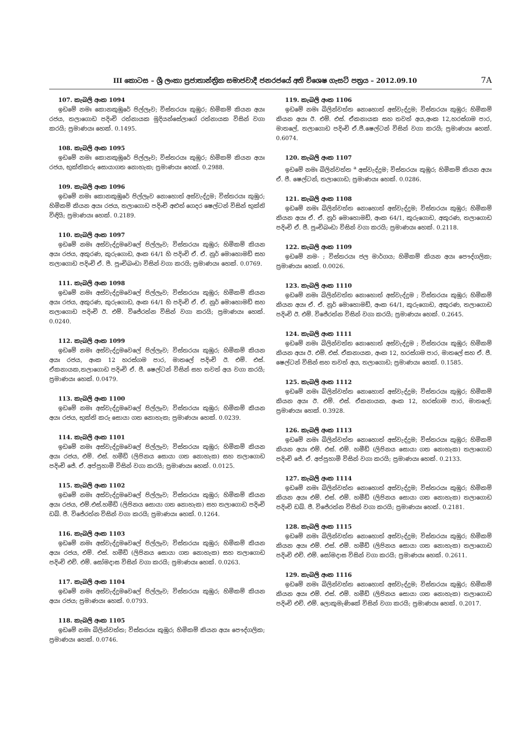III කොටස – ශ්‍රී ලංකා ප්‍රජාතාන්ත්‍රික සමාජවාදී ජනරජයේ අති විශෙෂ ගැසට් පත්‍රය – 2012.09.10 7A
107. කැබලි අංක 1094
ඉඩමේ නමඃ කොනකුඹුරේ පිල්ලෑව; විස්තරයඃ කුඹුර; හිමිකම් කියන අයඃ රජය, තලාගොඩ පදිංචි රත්නායක මුදියන්සේලාගේ රත්නායක විසින් වගා කරයි; ප්‍රමාණයඃ හෙක්. 0.1495.
108. කැබලි අංක 1095
ඉඩමේ නමඃ කොනකුඹුරේ පිල්ලෑව; විස්තරයඃ කුඹුර; හිමිකම් කියන අයඃ රජය, භුක්තිකරු සොයාගත නොහැක; ප්‍රමාණයඃ හෙක්. 0.2988.
109. කැබලි අංක 1096
ඉඩමේ නමඃ කොනකුඹුරේ පිල්ලෑව නොහොත් අස්වැද්දුම; විස්තරයඃ කුඹුර; හිමිකම් කියන අයඃ රජය, තලාගොඩ පදිංචි අළුත් ගෙදර ෂෙල්ටන් විසින් භුක්ති විඳියි; ප්‍රමාණයඃ හෙක්. 0.2189.
110. කැබලි අංක 1097
ඉඩමේ නමඃ අස්වැද්දුමවෙලේ පිල්ලෑව; විස්තරයඃ කුඹුර; හිමිකම් කියන අයඃ රජය, අකුරණ, කුරුගොඩ, අංක 64/1 හි පදිංචි ඒ. ඒ. නූර් මොහොමඩ් සහ තලාගොඩ පදිංචි ඒ. පී. පුංචිබංඩා විසින් වගා කරයි; ප්‍රමාණයඃ හෙක්. 0.0769.
111. කැබලි අංක 1098
ඉඩමේ නමඃ අස්වැද්දුමවෙලේ පිල්ලෑව; විස්තරයඃ කුඹුර; හිමිකම් කියන අයඃ රජය, අකුරණ, කුරුගොඩ, අංක 64/1 හි පදිංචි ඒ. ඒ. නූර් මොහොමඩ් සහ තලාගොඩ පදිංචි ඊ. එම්. විජේරත්න විසින් වගා කරයි; ප්‍රමාණයඃ හෙක්. 0.0240.
112. කැබලි අංක 1099
ඉඩමේ නමඃ අස්වැද්දුමවෙලේ පිල්ලෑව; විස්තරයඃ කුඹුර; හිමිකම් කියන අයඃ රජය, අංක 12 හරස්ගම පාර, මාතලේ පදිංචි ඊ. එම්. එස්. ඒකනායක,තලාගොඩ පදිංචි ඒ. ජී. ෂෙල්ටන් විසින් සහ තවත් අය වගා කරයි; ප්‍රමාණයඃ හෙක්. 0.0479.
113. කැබලි අංක 1100
ඉඩමේ නමඃ අස්වැද්දුමවෙලේ පිල්ලෑව; විස්තරයඃ කුඹුර; හිමිකම් කියන අයඃ රජය, භුක්ති කරු සොයා ගත නොහැක; ප්‍රමාණයඃ හෙක්. 0.0239.
114. කැබලි අංක 1101
ඉඩමේ නමඃ අස්වැද්දුමවෙලේ පිල්ලෑව; විස්තරයඃ කුඹුර; හිමිකම් කියන අයඃ රජය, එම්. එස්. හමීඩ් (ලිපිනය සොයා ගත නොහැක) සහ තලාගොඩ පදිංචි ජේ. ඒ. අප්පුහාමි විසින් වගා කරයි; ප්‍රමාණයඃ හෙක්. 0.0125.
115. කැබලි අංක 1102
ඉඩමේ නමඃ අස්වැද්දුමවෙලේ පිල්ලෑව; විස්තරයඃ කුඹුර; හිමිකම් කියන අයඃ රජය, එම්.එස්.හමීඩ් (ලිපිනය සොයා ගත නොහැක) සහ තලාගොඩ පදිංචි ඩබ්. ජී. විජේරත්න විසින් වගා කරයි; ප්‍රමාණයඃ හෙක්. 0.1264.
116. කැබලි අංක 1103
ඉඩමේ නමඃ අස්වැද්දුමවෙලේ පිල්ලෑව; විස්තරයඃ කුඹුර; හිමිකම් කියන අයඃ රජය, එම්. එස්. හමීඩ් (ලිපිනය සොයා ගත නොහැක) සහ තලාගොඩ පදිංචි එච්. එම්. සෝමදාස විසින් වගා කරයි; ප්‍රමාණයඃ හෙක්. 0.0263.
117. කැබලි අංක 1104
ඉඩමේ නමඃ අස්වැද්දුමවෙලේ පිල්ලෑව; විස්තරයඃ කුඹුර; හිමිකම් කියන අයඃ රජය; ප්‍රමාණයඃ හෙක්. 0.0793.
118. කැබලි අංක 1105
ඉඩමේ නමඃ බිලින්වත්ත; විස්තරයඃ කුඹුර; හිමිකම් කියන අයඃ පෞද්ගලික; ප්‍රමාණයඃ හෙක්. 0.0746.
119. කැබලි අංක 1106
ඉඩමේ නමඃ බිලින්වත්ත නොහොත් අස්වැද්දුම; විස්තරයඃ කුඹුර; හිමිකම් කියන අයඃ ඊ. එම්. එස්. ඒකනායක සහ තවත් අය,අංක 12,හරස්ගම පාර, මාතලේ, තලාගොඩ පදිංචි ඒ.ජී.ෂෙල්ටන් විසින් වගා කරයි; ප්‍රමාණයඃ හෙක්. 0.6074.
120. කැබලි අංක 1107
ඉඩමේ නමඃ බිලින්වත්ත <sup>a</sup> අස්වැද්දුම; විස්තරයඃ කුඹුර; හිමිකම් කියන අයඃ ඒ. ජී. ෂෙල්ටන්, තලාගොඩ; ප්‍රමාණයඃ හෙක්. 0.0286.
121. කැබලි අංක 1108
ඉඩමේ නමඃ බිලින්වත්ත නොහොත් අස්වැද්දුම; විස්තරයඃ කුඹුර; හිමිකම් කියන අයඃ ඒ. ඒ. නූර් මොහොමඩ්, අංක 64/1, කුරුගොඩ, අකුරණ, තලාගොඩ පදිංචි ඒ. ජී. පුංචිබංඩා විසින් වගා කරයි; ප්‍රමාණයඃ හෙක්. 0.2118.
122. කැබලි අංක 1109
ඉඩමේ නම- ; විස්තරයඃ ජල මාර්ගය; හිමිකම් කියන අයඃ පෞද්ගලික; ප්‍රමාණයඃ හෙක්. 0.0026.
123. කැබලි අංක 1110
ඉඩමේ නමඃ බිලින්වත්ත නොහොත් අස්වැද්දුම ; විස්තරයඃ කුඹුර; හිමිකම් කියන අයඃ ඒ. ඒ. නූර් මොහොමඩ්, අංක 64/1, කුරුගොඩ, අකුරණ, තලාගොඩ පදිංචි ඊ. එම්. විජේරත්න විසින් වගා කරයි; ප්‍රමාණයඃ හෙක්. 0.2645.
124. කැබලි අංක 1111
ඉඩමේ නමඃ බිලින්වත්ත නොහොත් අස්වැද්දුම ; විස්තරයඃ කුඹුර; හිමිකම් කියන අයඃ ඊ. එම්. එස්. ඒකනායක, අංක 12, හරස්ගම පාර, මාතලේ සහ ඒ. ජී. ෂෙල්ටන් විසින් සහ තවත් අය, තලාගොඩ; ප්‍රමාණයඃ හෙක්. 0.1585.
125. කැබලි අංක 1112
ඉඩමේ නමඃ බිලින්වත්ත නොහොත් අස්වැද්දුම; විස්තරයඃ කුඹුර; හිමිකම් කියන අයඃ ඊ. එම්. එස්. ඒකනායක, අංක 12, හරස්ගම පාර, මාතලේ; ප්‍රමාණයඃ හෙක්. 0.3928.
126. කැබලි අංක 1113
ඉඩමේ නමඃ බිලින්වත්ත නොහොත් අස්වැද්දුම; විස්තරයඃ කුඹුර; හිමිකම් කියන අයඃ එම්. එස්. එම්. හමීඩ් (ලිපිනය සොයා ගත නොහැක) තලාගොඩ පදිංචි ජේ. ඒ. අප්පුහාමි විසින් වගා කරයි; ප්‍රමාණයඃ හෙක්. 0.2133.
127. කැබලි අංක 1114
ඉඩමේ නමඃ බිලින්වත්ත නොහොත් අස්වැද්දුම; විස්තරයඃ කුඹුර; හිමිකම් කියන අයඃ එම්. එස්. එම්. හමීඩ් (ලිපිනය සොයා ගත නොහැක) තලාගොඩ පදිංචි ඩබ්. ජී. විජේරත්න විසින් වගා කරයි; ප්‍රමාණයඃ හෙක්. 0.2181.
128. කැබලි අංක 1115
ඉඩමේ නමඃ බිලින්වත්ත නොහොත් අස්වැද්දුම; විස්තරයඃ කුඹුර; හිමිකම් කියන අයඃ එම්. එස්. එම්. හමීඩ් (ලිපිනය සොයා ගත නොහැක) තලාගොඩ පදිංචි එච්. එම්. සෝමදාස විසින් වගා කරයි; ප්‍රමාණයඃ හෙක්. 0.2611.
129. කැබලි අංක 1116
ඉඩමේ නමඃ බිලින්වත්ත නොහොත් අස්වැද්දුම; විස්තරයඃ කුඹුර; හිමිකම් කියන අයඃ එම්. එස්. එම්. හමීඩ් (ලිපිනය සොයා ගත නොහැක) තලාගොඩ පදිංචි එච්. එම්. ලොකුමැණිකේ විසින් වගා කරයි; ප්‍රමාණයඃ හෙක්. 0.2017.